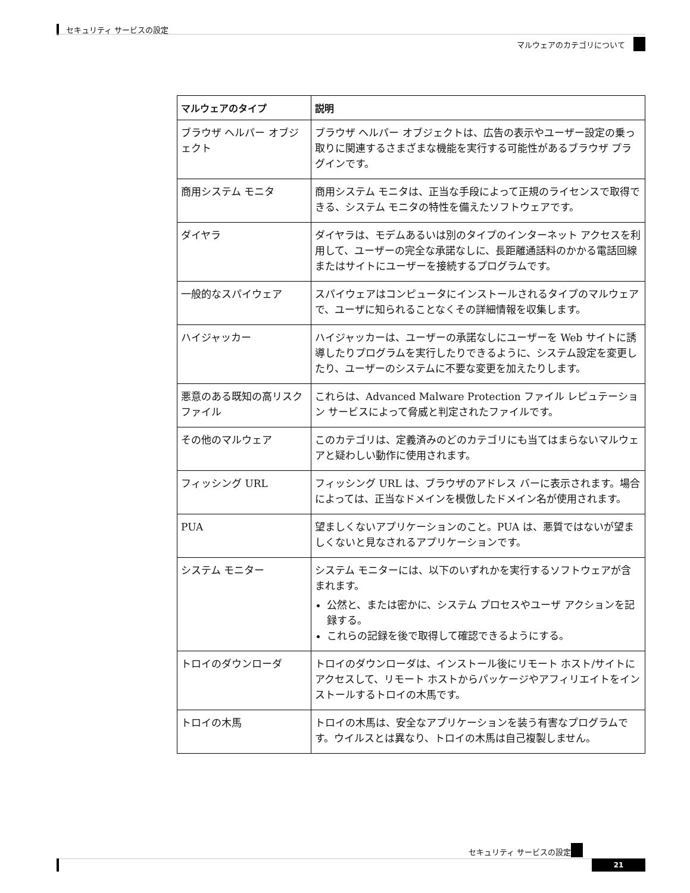セキュリティ サービスの設定
マルウェアのカテゴリについて
| マルウェアのタイプ | 説明 |
| --- | --- |
| ブラウザ ヘルパー オブジェクト | ブラウザ ヘルパー オブジェクトは、広告の表示やユーザー設定の乗っ取りに関連するさまざまな機能を実行する可能性があるブラウザ プラグインです。 |
| 商用システム モニタ | 商用システム モニタは、正当な手段によって正規のライセンスで取得できる、システム モニタの特性を備えたソフトウェアです。 |
| ダイヤラ | ダイヤラは、モデムあるいは別のタイプのインターネット アクセスを利用して、ユーザーの完全な承諾なしに、長距離通話料のかかる電話回線またはサイトにユーザーを接続するプログラムです。 |
| 一般的なスパイウェア | スパイウェアはコンピュータにインストールされるタイプのマルウェアで、ユーザに知られることなくその詳細情報を収集します。 |
| ハイジャッカー | ハイジャッカーは、ユーザーの承諾なしにユーザーを Web サイトに誘導したりプログラムを実行したりできるように、システム設定を変更したり、ユーザーのシステムに不要な変更を加えたりします。 |
| 悪意のある既知の高リスクファイル | これらは、Advanced Malware Protection ファイル レピュテーション サービスによって脅威と判定されたファイルです。 |
| その他のマルウェア | このカテゴリは、定義済みのどのカテゴリにも当てはまらないマルウェアと疑わしい動作に使用されます。 |
| フィッシング URL | フィッシング URL は、ブラウザのアドレス バーに表示されます。場合によっては、正当なドメインを模倣したドメイン名が使用されます。 |
| PUA | 望ましくないアプリケーションのこと。PUA は、悪質ではないが望ましくないと見なされるアプリケーションです。 |
| システム モニター | システム モニターには、以下のいずれかを実行するソフトウェアが含まれます。 公然と、または密かに、システム プロセスやユーザ アクションを記録する。 これらの記録を後で取得して確認できるようにする。 |
| トロイのダウンローダ | トロイのダウンローダは、インストール後にリモート ホスト/サイトにアクセスして、リモート ホストからパッケージやアフィリエイトをインストールするトロイの木馬です。 |
| トロイの木馬 | トロイの木馬は、安全なアプリケーションを装う有害なプログラムです。ウイルスとは異なり、トロイの木馬は自己複製しません。 |
セキュリティ サービスの設定
21